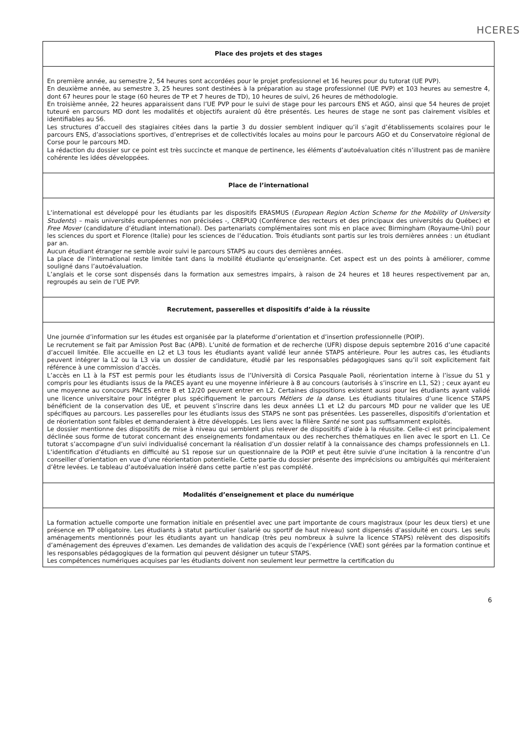HCERES
| Place des projets et des stages |
| En première année, au semestre 2, 54 heures sont accordées pour le projet professionnel et 16 heures pour du tutorat (UE PVP). En deuxième année, au semestre 3, 25 heures sont destinées à la préparation au stage professionnel (UE PVP) et 103 heures au semestre 4, dont 67 heures pour le stage (60 heures de TP et 7 heures de TD), 10 heures de suivi, 26 heures de méthodologie. En troisième année, 22 heures apparaissent dans l’UE PVP pour le suivi de stage pour les parcours ENS et AGO, ainsi que 54 heures de projet tuteuré en parcours MD dont les modalités et objectifs auraient dû être présentés. Les heures de stage ne sont pas clairement visibles et identifiables au S6. Les structures d’accueil des stagiaires citées dans la partie 3 du dossier semblent indiquer qu’il s’agit d’établissements scolaires pour le parcours ENS, d’associations sportives, d’entreprises et de collectivités locales au moins pour le parcours AGO et du Conservatoire régional de Corse pour le parcours MD. La rédaction du dossier sur ce point est très succincte et manque de pertinence, les éléments d’autoévaluation cités n’illustrent pas de manière cohérente les idées développées. |
| Place de l’international |
| L’international est développé pour les étudiants par les dispositifs ERASMUS ( European Region Action Scheme for the Mobility of University Students ) – mais universités européennes non précisées -, CREPUQ (Conférence des recteurs et des principaux des universités du Québec) et Free Mover (candidature d’étudiant international). Des partenariats complémentaires sont mis en place avec Birmingham (Royaume-Uni) pour les sciences du sport et Florence (Italie) pour les sciences de l’éducation. Trois étudiants sont partis sur les trois dernières années : un étudiant par an. Aucun étudiant étranger ne semble avoir suivi le parcours STAPS au cours des dernières années. La place de l’international reste limitée tant dans la mobilité étudiante qu’enseignante. Cet aspect est un des points à améliorer, comme souligné dans l’autoévaluation. L’anglais et le corse sont dispensés dans la formation aux semestres impairs, à raison de 24 heures et 18 heures respectivement par an, regroupés au sein de l’UE PVP. |
| Recrutement, passerelles et dispositifs d’aide à la réussite |
| Une journée d’information sur les études est organisée par la plateforme d’orientation et d’insertion professionnelle (POIP). Le recrutement se fait par Amission Post Bac (APB). L’unité de formation et de recherche (UFR) dispose depuis septembre 2016 d’une capacité d’accueil limitée. Elle accueille en L2 et L3 tous les étudiants ayant validé leur année STAPS antérieure. Pour les autres cas, les étudiants peuvent intégrer la L2 ou la L3 via un dossier de candidature, étudié par les responsables pédagogiques sans qu’il soit explicitement fait référence à une commission d’accès. L’accès en L1 à la FST est permis pour les étudiants issus de l’Università di Corsica Pasquale Paoli, réorientation interne à l’issue du S1 y compris pour les étudiants issus de la PACES ayant eu une moyenne inférieure à 8 au concours (autorisés à s’inscrire en L1, S2) ; ceux ayant eu une moyenne au concours PACES entre 8 et 12/20 peuvent entrer en L2. Certaines dispositions existent aussi pour les étudiants ayant validé une licence universitaire pour intégrer plus spécifiquement le parcours Métiers de la danse . Les étudiants titulaires d’une licence STAPS bénéficient de la conservation des UE, et peuvent s’inscrire dans les deux années L1 et L2 du parcours MD pour ne valider que les UE spécifiques au parcours. Les passerelles pour les étudiants issus des STAPS ne sont pas présentées. Les passerelles, dispositifs d’orientation et de réorientation sont faibles et demanderaient à être développés. Les liens avec la filière Santé ne sont pas suffisamment exploités. Le dossier mentionne des dispositifs de mise à niveau qui semblent plus relever de dispositifs d’aide à la réussite. Celle-ci est principalement déclinée sous forme de tutorat concernant des enseignements fondamentaux ou des recherches thématiques en lien avec le sport en L1. Ce tutorat s’accompagne d’un suivi individualisé concernant la réalisation d’un dossier relatif à la connaissance des champs professionnels en L1. L’identification d’étudiants en difficulté au S1 repose sur un questionnaire de la POIP et peut être suivie d’une incitation à la rencontre d’un conseiller d’orientation en vue d’une réorientation potentielle. Cette partie du dossier présente des imprécisions ou ambiguïtés qui mériteraient d’être levées. Le tableau d’autoévaluation inséré dans cette partie n’est pas complété. |
| Modalités d’enseignement et place du numérique |
| La formation actuelle comporte une formation initiale en présentiel avec une part importante de cours magistraux (pour les deux tiers) et une présence en TP obligatoire. Les étudiants à statut particulier (salarié ou sportif de haut niveau) sont dispensés d’assiduité en cours. Les seuls aménagements mentionnés pour les étudiants ayant un handicap (très peu nombreux à suivre la licence STAPS) relèvent des dispositifs d’aménagement des épreuves d’examen. Les demandes de validation des acquis de l’expérience (VAE) sont gérées par la formation continue et les responsables pédagogiques de la formation qui peuvent désigner un tuteur STAPS. Les compétences numériques acquises par les étudiants doivent non seulement leur permettre la certification du |
6